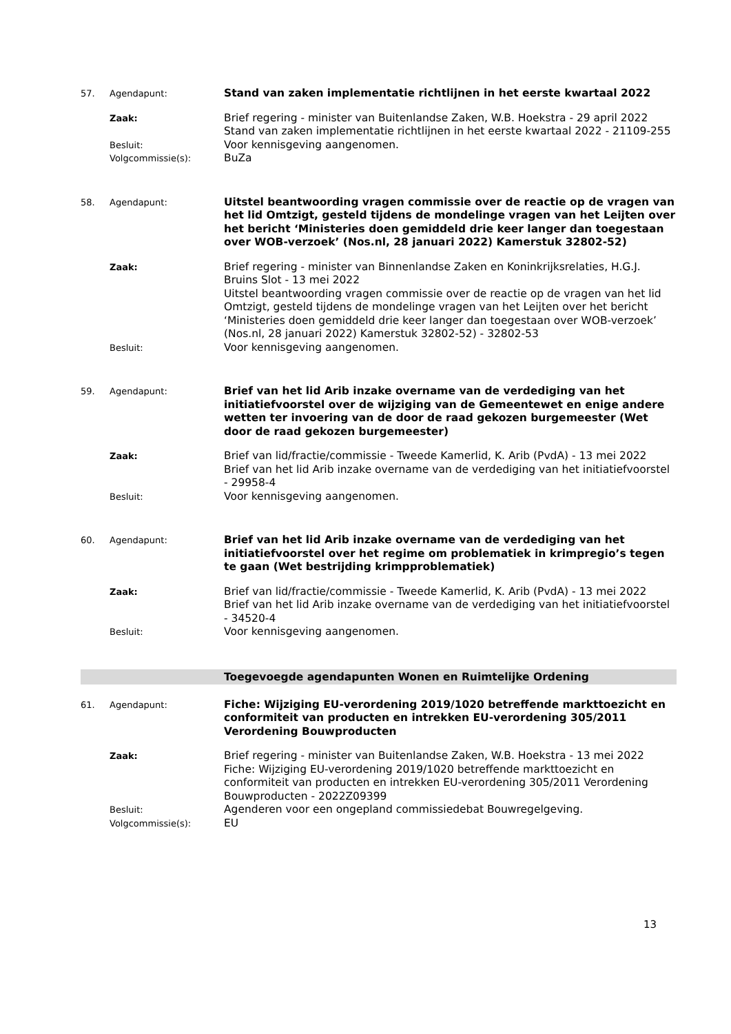57. Agendapunt:
Stand van zaken implementatie richtlijnen in het eerste kwartaal 2022
Zaak:
Brief regering - minister van Buitenlandse Zaken, W.B. Hoekstra - 29 april 2022
Stand van zaken implementatie richtlijnen in het eerste kwartaal 2022 - 21109-255
Besluit:
Voor kennisgeving aangenomen.
Volgcommissie(s):
BuZa
58. Agendapunt:
Uitstel beantwoording vragen commissie over de reactie op de vragen van het lid Omtzigt, gesteld tijdens de mondelinge vragen van het Leijten over het bericht ‘Ministeries doen gemiddeld drie keer langer dan toegestaan over WOB-verzoek’ (Nos.nl, 28 januari 2022) Kamerstuk 32802-52)
Zaak:
Brief regering - minister van Binnenlandse Zaken en Koninkrijksrelaties, H.G.J. Bruins Slot - 13 mei 2022
Uitstel beantwoording vragen commissie over de reactie op de vragen van het lid Omtzigt, gesteld tijdens de mondelinge vragen van het Leijten over het bericht ‘Ministeries doen gemiddeld drie keer langer dan toegestaan over WOB-verzoek’ (Nos.nl, 28 januari 2022) Kamerstuk 32802-52) - 32802-53
Besluit:
Voor kennisgeving aangenomen.
59. Agendapunt:
Brief van het lid Arib inzake overname van de verdediging van het initiatiefvoorstel over de wijziging van de Gemeentewet en enige andere wetten ter invoering van de door de raad gekozen burgemeester (Wet door de raad gekozen burgemeester)
Zaak:
Brief van lid/fractie/commissie - Tweede Kamerlid, K. Arib (PvdA) - 13 mei 2022
Brief van het lid Arib inzake overname van de verdediging van het initiatiefvoorstel - 29958-4
Besluit:
Voor kennisgeving aangenomen.
60. Agendapunt:
Brief van het lid Arib inzake overname van de verdediging van het initiatiefvoorstel over het regime om problematiek in krimpregio’s tegen te gaan (Wet bestrijding krimpproblematiek)
Zaak:
Brief van lid/fractie/commissie - Tweede Kamerlid, K. Arib (PvdA) - 13 mei 2022
Brief van het lid Arib inzake overname van de verdediging van het initiatiefvoorstel - 34520-4
Besluit:
Voor kennisgeving aangenomen.
Toegevoegde agendapunten Wonen en Ruimtelijke Ordening
61. Agendapunt:
Fiche: Wijziging EU-verordening 2019/1020 betreffende markttoezicht en conformiteit van producten en intrekken EU-verordening 305/2011 Verordening Bouwproducten
Zaak:
Brief regering - minister van Buitenlandse Zaken, W.B. Hoekstra - 13 mei 2022
Fiche: Wijziging EU-verordening 2019/1020 betreffende markttoezicht en conformiteit van producten en intrekken EU-verordening 305/2011 Verordening Bouwproducten - 2022Z09399
Besluit:
Agenderen voor een ongepland commissiedebat Bouwregelgeving.
Volgcommissie(s):
EU
13